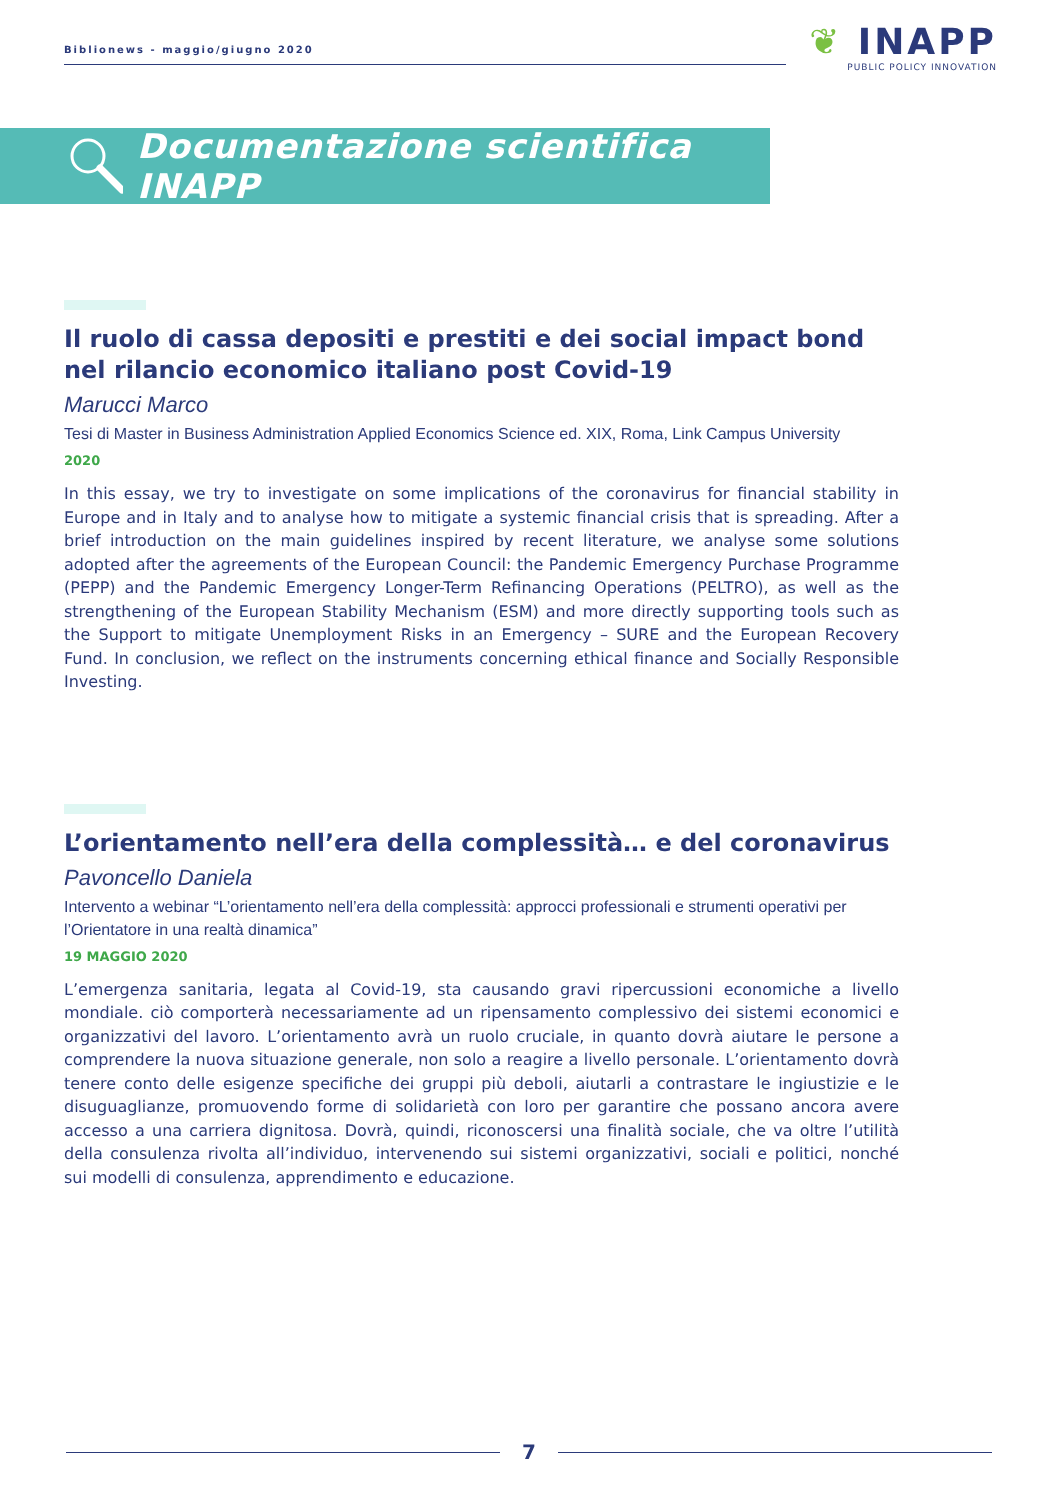Biblionews - maggio/giugno 2020
❦ INAPP
PUBLIC POLICY INNOVATION
Documentazione scientifica INAPP
Il ruolo di cassa depositi e prestiti e dei social impact bond nel rilancio economico italiano post Covid-19
Marucci Marco
Tesi di Master in Business Administration Applied Economics Science ed. XIX, Roma, Link Campus University
2020
In this essay, we try to investigate on some implications of the coronavirus for financial stability in Europe and in Italy and to analyse how to mitigate a systemic financial crisis that is spreading. After a brief introduction on the main guidelines inspired by recent literature, we analyse some solutions adopted after the agreements of the European Council: the Pandemic Emergency Purchase Programme (PEPP) and the Pandemic Emergency Longer-Term Refinancing Operations (PELTRO), as well as the strengthening of the European Stability Mechanism (ESM) and more directly supporting tools such as the Support to mitigate Unemployment Risks in an Emergency – SURE and the European Recovery Fund. In conclusion, we reflect on the instruments concerning ethical finance and Socially Responsible Investing.
L’orientamento nell’era della complessità… e del coronavirus
Pavoncello Daniela
Intervento a webinar “L’orientamento nell’era della complessità: approcci professionali e strumenti operativi per l’Orientatore in una realtà dinamica”
19 MAGGIO 2020
L’emergenza sanitaria, legata al Covid-19, sta causando gravi ripercussioni economiche a livello mondiale. ciò comporterà necessariamente ad un ripensamento complessivo dei sistemi economici e organizzativi del lavoro. L’orientamento avrà un ruolo cruciale, in quanto dovrà aiutare le persone a comprendere la nuova situazione generale, non solo a reagire a livello personale. L’orientamento dovrà tenere conto delle esigenze specifiche dei gruppi più deboli, aiutarli a contrastare le ingiustizie e le disuguaglianze, promuovendo forme di solidarietà con loro per garantire che possano ancora avere accesso a una carriera dignitosa. Dovrà, quindi, riconoscersi una finalità sociale, che va oltre l’utilità della consulenza rivolta all’individuo, intervenendo sui sistemi organizzativi, sociali e politici, nonché sui modelli di consulenza, apprendimento e educazione.
7